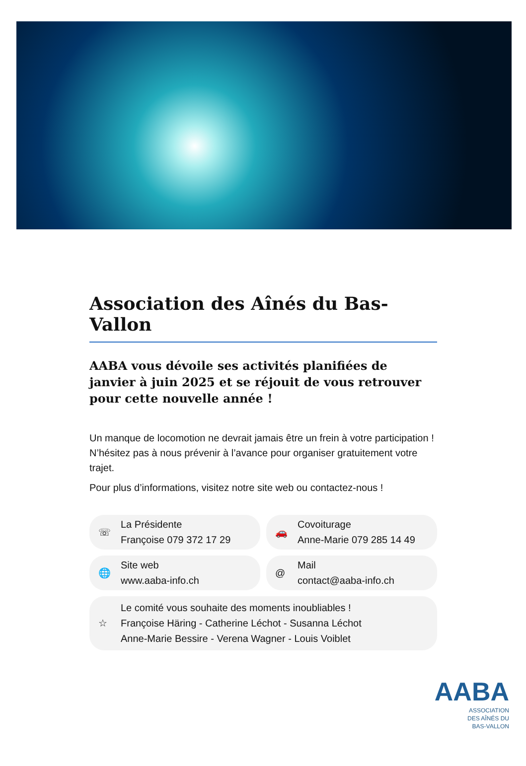Association des Aînés du Bas-Vallon
AABA vous dévoile ses activités planifiées de janvier à juin 2025 et se réjouit de vous retrouver pour cette nouvelle année !
Un manque de locomotion ne devrait jamais être un frein à votre participation ! N’hésitez pas à nous prévenir à l’avance pour organiser gratuitement votre trajet.
Pour plus d’informations, visitez notre site web ou contactez-nous !
☏
La Présidente
Françoise 079 372 17 29
🚗
Covoiturage
Anne-Marie 079 285 14 49
🌐
Site web
www.aaba-info.ch
@
Mail
contact@aaba-info.ch
☆
Le comité vous souhaite des moments inoubliables !
Françoise Häring - Catherine Léchot - Susanna Léchot
Anne-Marie Bessire - Verena Wagner - Louis Voiblet
AABA
ASSOCIATION
DES AÎNÉS DU
BAS-VALLON